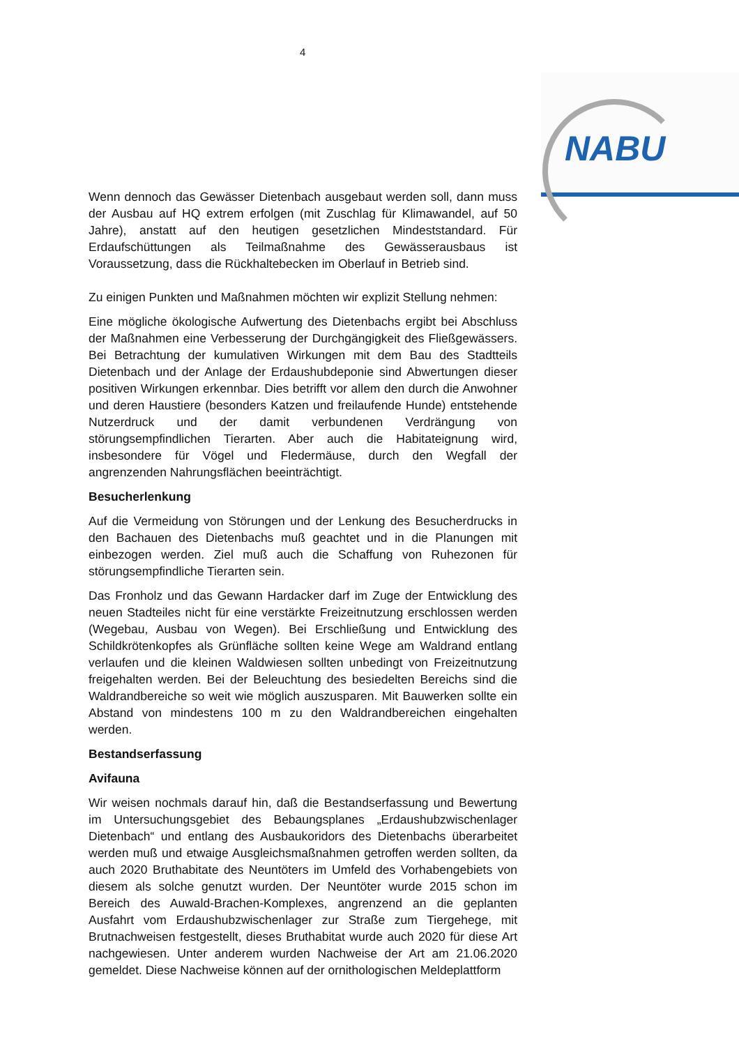4
NABU
Wenn dennoch das Gewässer Dietenbach ausgebaut werden soll, dann muss der Ausbau auf HQ extrem erfolgen (mit Zuschlag für Klimawandel, auf 50 Jahre), anstatt auf den heutigen gesetzlichen Mindeststandard. Für Erdaufschüttungen als Teilmaßnahme des Gewässerausbaus ist Voraussetzung, dass die Rückhaltebecken im Oberlauf in Betrieb sind.
Zu einigen Punkten und Maßnahmen möchten wir explizit Stellung nehmen:
Eine mögliche ökologische Aufwertung des Dietenbachs ergibt bei Abschluss der Maßnahmen eine Verbesserung der Durchgängigkeit des Fließgewässers. Bei Betrachtung der kumulativen Wirkungen mit dem Bau des Stadtteils Dietenbach und der Anlage der Erdaushubdeponie sind Abwertungen dieser positiven Wirkungen erkennbar. Dies betrifft vor allem den durch die Anwohner und deren Haustiere (besonders Katzen und freilaufende Hunde) entstehende Nutzerdruck und der damit verbundenen Verdrängung von störungsempfindlichen Tierarten. Aber auch die Habitateignung wird, insbesondere für Vögel und Fledermäuse, durch den Wegfall der angrenzenden Nahrungsflächen beeinträchtigt.
Besucherlenkung
Auf die Vermeidung von Störungen und der Lenkung des Besucherdrucks in den Bachauen des Dietenbachs muß geachtet und in die Planungen mit einbezogen werden. Ziel muß auch die Schaffung von Ruhezonen für störungsempfindliche Tierarten sein.
Das Fronholz und das Gewann Hardacker darf im Zuge der Entwicklung des neuen Stadteiles nicht für eine verstärkte Freizeitnutzung erschlossen werden (Wegebau, Ausbau von Wegen). Bei Erschließung und Entwicklung des Schildkrötenkopfes als Grünfläche sollten keine Wege am Waldrand entlang verlaufen und die kleinen Waldwiesen sollten unbedingt von Freizeitnutzung freigehalten werden. Bei der Beleuchtung des besiedelten Bereichs sind die Waldrandbereiche so weit wie möglich auszusparen. Mit Bauwerken sollte ein Abstand von mindestens 100 m zu den Waldrandbereichen eingehalten werden.
Bestandserfassung
Avifauna
Wir weisen nochmals darauf hin, daß die Bestandserfassung und Bewertung im Untersuchungsgebiet des Bebaungsplanes „Erdaushubzwischenlager Dietenbach“ und entlang des Ausbaukoridors des Dietenbachs überarbeitet werden muß und etwaige Ausgleichsmaßnahmen getroffen werden sollten, da auch 2020 Bruthabitate des Neuntöters im Umfeld des Vorhabengebiets von diesem als solche genutzt wurden. Der Neuntöter wurde 2015 schon im Bereich des Auwald-Brachen-Komplexes, angrenzend an die geplanten Ausfahrt vom Erdaushubzwischenlager zur Straße zum Tiergehege, mit Brutnachweisen festgestellt, dieses Bruthabitat wurde auch 2020 für diese Art nachgewiesen. Unter anderem wurden Nachweise der Art am 21.06.2020 gemeldet. Diese Nachweise können auf der ornithologischen Meldeplattform